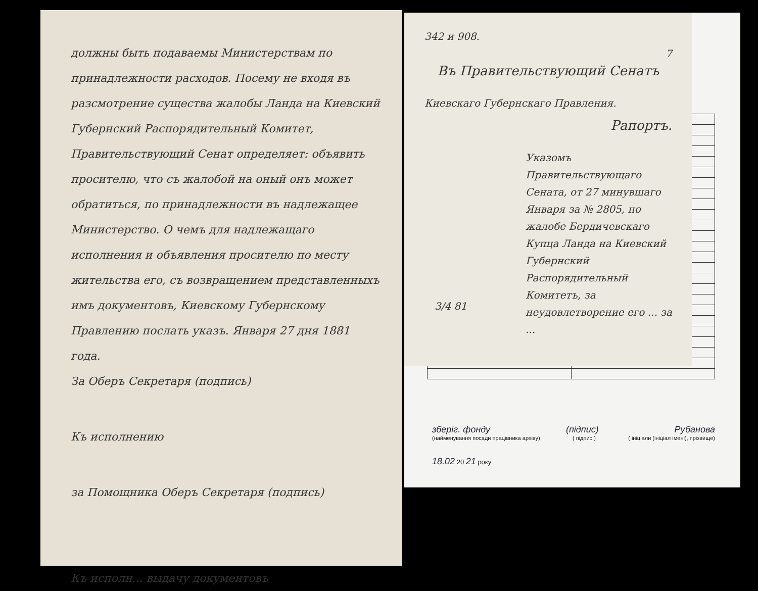должны быть подаваемы Министерствам по принадлежности расходов. Посему не входя въ разсмотрение существа жалобы Ланда на Киевский Губернский Распорядительный Комитет, Правительствующий Сенат определяет: объявить просителю, что съ жалобой на оный онъ может обратиться, по принадлежности въ надлежащее Министерство. О чемъ для надлежащаго исполнения и объявления просителю по месту жительства его, съ возвращением представленныхъ имъ документовъ, Киевскому Губернскому Правлению послать указъ. Января 27 дня 1881 года.
За Оберъ Секретаря (подпись)
Къ исполнению
за Помощника Оберъ Секретаря (подпись)
Къ исполн... выдачу документовъ
342 и 908.
7
Въ Правительствующий Сенатъ
Киевскаго Губернскаго Правления.
Рапортъ.
Указомъ Правительствующаго Сената, от 27 минувшаго Января за № 2805, по жалобе Бердичевскаго Купца Ланда на Киевский Губернский Распорядительный Комитетъ, за неудовлетворение его ... за ...
3/4 81
зберіг. фонду (підпис) Рубанова
(найменування посади працівника архіву) ( підпис ) ( ініціали (ініціал імені), прізвище)
18.02 20 21 року